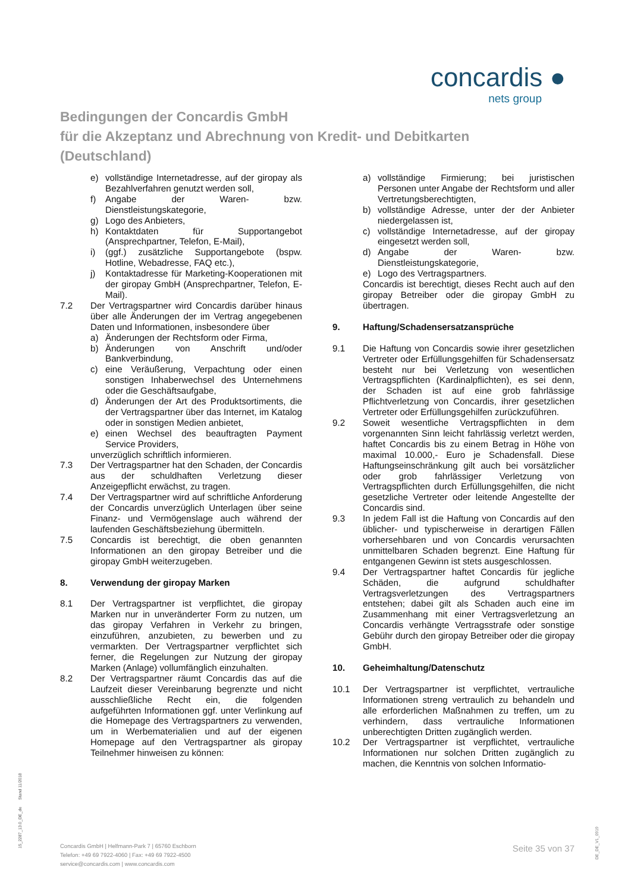concardis ●
nets group
Bedingungen der Concardis GmbH
für die Akzeptanz und Abrechnung von Kredit- und Debitkarten
(Deutschland)
e) vollständige Internetadresse, auf der giropay als Bezahlverfahren genutzt werden soll,
f) Angabe der Waren- bzw. Dienstleistungskategorie,
g) Logo des Anbieters,
h) Kontaktdaten für Supportangebot (Ansprechpartner, Telefon, E-Mail),
i) (ggf.) zusätzliche Supportangebote (bspw. Hotline, Webadresse, FAQ etc.),
j) Kontaktadresse für Marketing-Kooperationen mit der giropay GmbH (Ansprechpartner, Telefon, E-Mail).
7.2 Der Vertragspartner wird Concardis darüber hinaus über alle Änderungen der im Vertrag angegebenen Daten und Informationen, insbesondere über
a) Änderungen der Rechtsform oder Firma,
b) Änderungen von Anschrift und/oder Bankverbindung,
c) eine Veräußerung, Verpachtung oder einen sonstigen Inhaberwechsel des Unternehmens oder die Geschäftsaufgabe,
d) Änderungen der Art des Produktsortiments, die der Vertragspartner über das Internet, im Katalog oder in sonstigen Medien anbietet,
e) einen Wechsel des beauftragten Payment Service Providers,
unverzüglich schriftlich informieren.
7.3 Der Vertragspartner hat den Schaden, der Concardis aus der schuldhaften Verletzung dieser Anzeigepflicht erwächst, zu tragen.
7.4 Der Vertragspartner wird auf schriftliche Anforderung der Concardis unverzüglich Unterlagen über seine Finanz- und Vermögenslage auch während der laufenden Geschäftsbeziehung übermitteln.
7.5 Concardis ist berechtigt, die oben genannten Informationen an den giropay Betreiber und die giropay GmbH weiterzugeben.
8. Verwendung der giropay Marken
8.1 Der Vertragspartner ist verpflichtet, die giropay Marken nur in unveränderter Form zu nutzen, um das giropay Verfahren in Verkehr zu bringen, einzuführen, anzubieten, zu bewerben und zu vermarkten. Der Vertragspartner verpflichtet sich ferner, die Regelungen zur Nutzung der giropay Marken (Anlage) vollumfänglich einzuhalten.
8.2 Der Vertragspartner räumt Concardis das auf die Laufzeit dieser Vereinbarung begrenzte und nicht ausschließliche Recht ein, die folgenden aufgeführten Informationen ggf. unter Verlinkung auf die Homepage des Vertragspartners zu verwenden, um in Werbematerialien und auf der eigenen Homepage auf den Vertragspartner als giropay Teilnehmer hinweisen zu können:
a) vollständige Firmierung; bei juristischen Personen unter Angabe der Rechtsform und aller Vertretungsberechtigten,
b) vollständige Adresse, unter der der Anbieter niedergelassen ist,
c) vollständige Internetadresse, auf der giropay eingesetzt werden soll,
d) Angabe der Waren- bzw. Dienstleistungskategorie,
e) Logo des Vertragspartners.
Concardis ist berechtigt, dieses Recht auch auf den giropay Betreiber oder die giropay GmbH zu übertragen.
9. Haftung/Schadensersatzansprüche
9.1 Die Haftung von Concardis sowie ihrer gesetzlichen Vertreter oder Erfüllungsgehilfen für Schadensersatz besteht nur bei Verletzung von wesentlichen Vertragspflichten (Kardinalpflichten), es sei denn, der Schaden ist auf eine grob fahrlässige Pflichtverletzung von Concardis, ihrer gesetzlichen Vertreter oder Erfüllungsgehilfen zurückzuführen.
9.2 Soweit wesentliche Vertragspflichten in dem vorgenannten Sinn leicht fahrlässig verletzt werden, haftet Concardis bis zu einem Betrag in Höhe von maximal 10.000,- Euro je Schadensfall. Diese Haftungseinschränkung gilt auch bei vorsätzlicher oder grob fahrlässiger Verletzung von Vertragspflichten durch Erfüllungsgehilfen, die nicht gesetzliche Vertreter oder leitende Angestellte der Concardis sind.
9.3 In jedem Fall ist die Haftung von Concardis auf den üblicher- und typischerweise in derartigen Fällen vorhersehbaren und von Concardis verursachten unmittelbaren Schaden begrenzt. Eine Haftung für entgangenen Gewinn ist stets ausgeschlossen.
9.4 Der Vertragspartner haftet Concardis für jegliche Schäden, die aufgrund schuldhafter Vertragsverletzungen des Vertragspartners entstehen; dabei gilt als Schaden auch eine im Zusammenhang mit einer Vertragsverletzung an Concardis verhängte Vertragsstrafe oder sonstige Gebühr durch den giropay Betreiber oder die giropay GmbH.
10. Geheimhaltung/Datenschutz
10.1 Der Vertragspartner ist verpflichtet, vertrauliche Informationen streng vertraulich zu behandeln und alle erforderlichen Maßnahmen zu treffen, um zu verhindern, dass vertrauliche Informationen unberechtigten Dritten zugänglich werden.
10.2 Der Vertragspartner ist verpflichtet, vertrauliche Informationen nur solchen Dritten zugänglich zu machen, die Kenntnis von solchen Informatio-
15_2287_13.0_DE_de Stand 11/2018
Concardis GmbH | Helfmann-Park 7 | 65760 Eschborn
Telefon: +49 69 7922-4060 | Fax: +49 69 7922-4500
service@concardis.com | www.concardis.com
Seite 35 von 37
DE_DE_V1_0919